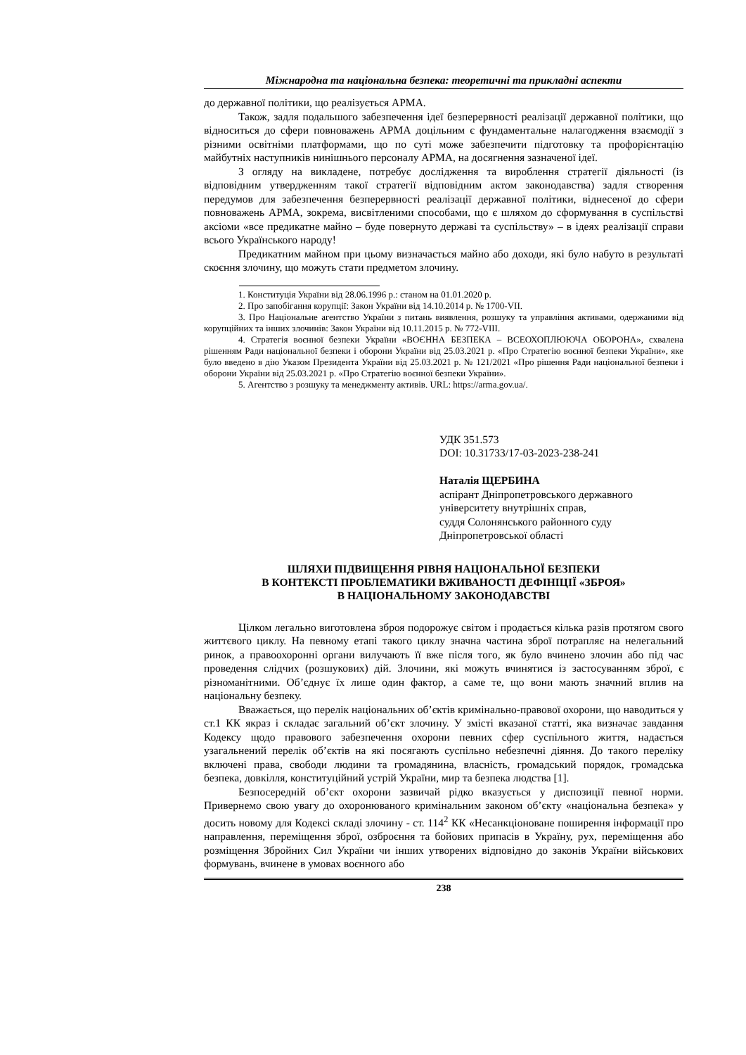Міжнародна та національна безпека: теоретичні та прикладні аспекти
до державної політики, що реалізується АРМА.
Також, задля подальшого забезпечення ідеї безперервності реалізації державної політики, що відноситься до сфери повноважень АРМА доцільним є фундаментальне налагодження взаємодії з різними освітніми платформами, що по суті може забезпечити підготовку та профорієнтацію майбутніх наступників нинішнього персоналу АРМА, на досягнення зазначеної ідеї.
З огляду на викладене, потребує дослідження та вироблення стратегії діяльності (із відповідним утвердженням такої стратегії відповідним актом законодавства) задля створення передумов для забезпечення безперервності реалізації державної політики, віднесеної до сфери повноважень АРМА, зокрема, висвітленими способами, що є шляхом до сформування в суспільстві аксіоми «все предикатне майно – буде повернуто державі та суспільству» – в ідеях реалізації справи всього Українського народу!
Предикатним майном при цьому визначається майно або доходи, які було набуто в результаті скоєння злочину, що можуть стати предметом злочину.
1. Конституція України від 28.06.1996 р.: станом на 01.01.2020 р.
2. Про запобігання корупції: Закон України від 14.10.2014 р. № 1700-VII.
3. Про Національне агентство України з питань виявлення, розшуку та управління активами, одержаними від корупційних та інших злочинів: Закон України від 10.11.2015 р. № 772-VIII.
4. Стратегія воєнної безпеки України «ВОЄННА БЕЗПЕКА – ВСЕОХОПЛЮЮЧА ОБОРОНА», схвалена рішенням Ради національної безпеки і оборони України від 25.03.2021 р. «Про Стратегію воєнної безпеки України», яке було введено в дію Указом Президента України від 25.03.2021 р. № 121/2021 «Про рішення Ради національної безпеки і оборони України від 25.03.2021 р. «Про Стратегію воєнної безпеки України».
5. Агентство з розшуку та менеджменту активів. URL: https://arma.gov.ua/.
УДК 351.573
DOI: 10.31733/17-03-2023-238-241
Наталія ЩЕРБИНА
аспірант Дніпропетровського державного
університету внутрішніх справ,
суддя Солонянського районного суду
Дніпропетровської області
ШЛЯХИ ПІДВИЩЕННЯ РІВНЯ НАЦІОНАЛЬНОЇ БЕЗПЕКИ
В КОНТЕКСТІ ПРОБЛЕМАТИКИ ВЖИВАНОСТІ ДЕФІНІЦІЇ «ЗБРОЯ»
В НАЦІОНАЛЬНОМУ ЗАКОНОДАВСТВІ
Цілком легально виготовлена зброя подорожує світом і продається кілька разів протягом свого життєвого циклу. На певному етапі такого циклу значна частина зброї потрапляє на нелегальний ринок, а правоохоронні органи вилучають її вже після того, як було вчинено злочин або під час проведення слідчих (розшукових) дій. Злочини, які можуть вчинятися із застосуванням зброї, є різноманітними. Об’єднує їх лише один фактор, а саме те, що вони мають значний вплив на національну безпеку.
Вважається, що перелік національних об’єктів кримінально-правової охорони, що наводиться у ст.1 КК якраз і складає загальний об’єкт злочину. У змісті вказаної статті, яка визначає завдання Кодексу щодо правового забезпечення охорони певних сфер суспільного життя, надається узагальнений перелік об’єктів на які посягають суспільно небезпечні діяння. До такого переліку включені права, свободи людини та громадянина, власність, громадський порядок, громадська безпека, довкілля, конституційний устрій України, мир та безпека людства [1].
Безпосередній об’єкт охорони зазвичай рідко вказується у диспозиції певної норми. Привернемо свою увагу до охоронюваного кримінальним законом об’єкту «національна безпека» у досить новому для Кодексі складі злочину - ст. 114<sup>2</sup> КК «Несанкціоноване поширення інформації про направлення, переміщення зброї, озброєння та бойових припасів в Україну, рух, переміщення або розміщення Збройних Сил України чи інших утворених відповідно до законів України військових формувань, вчинене в умовах воєнного або
238